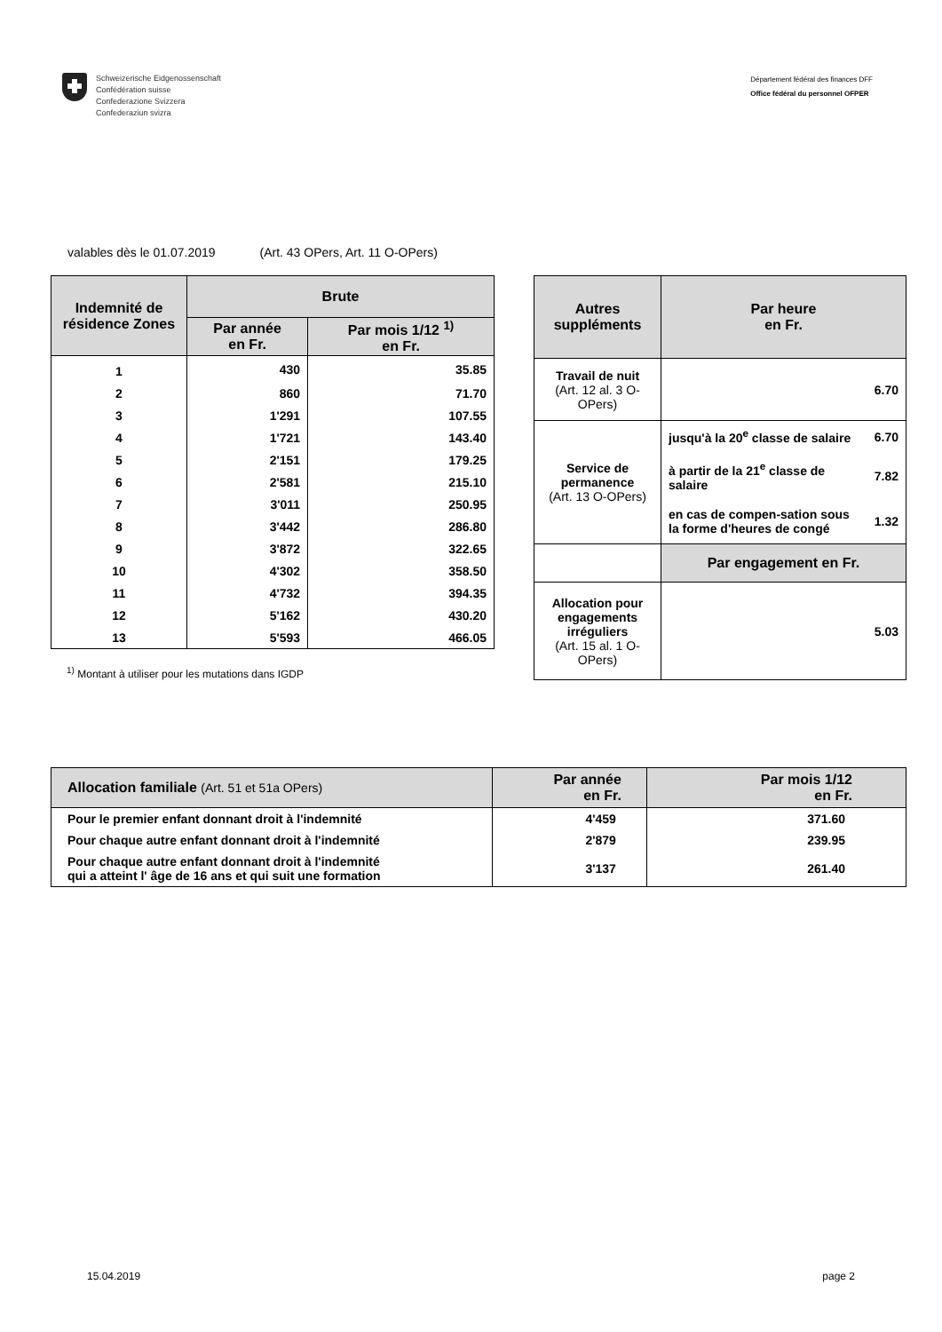Schweizerische Eidgenossenschaft
Confédération suisse
Confederazione Svizzera
Confederaziun svizra
Département fédéral des finances DFF
Office fédéral du personnel OFPER
valables dès le 01.07.2019 (Art. 43 OPers, Art. 11 O-OPers)
| Indemnité de résidence Zones | Brute | |
| --- | --- | --- |
| | Par année en Fr. | Par mois 1/12 <sup>1)</sup> en Fr. |
| 1 | 430 | 35.85 |
| 2 | 860 | 71.70 |
| 3 | 1'291 | 107.55 |
| 4 | 1'721 | 143.40 |
| 5 | 2'151 | 179.25 |
| 6 | 2'581 | 215.10 |
| 7 | 3'011 | 250.95 |
| 8 | 3'442 | 286.80 |
| 9 | 3'872 | 322.65 |
| 10 | 4'302 | 358.50 |
| 11 | 4'732 | 394.35 |
| 12 | 5'162 | 430.20 |
| 13 | 5'593 | 466.05 |
<sup>1)</sup> Montant à utiliser pour les mutations dans IGDP
| Autres suppléments | Par heure en Fr. | |
| --- | --- | --- |
| Travail de nuit (Art. 12 al. 3 O-OPers) | 6.70 | |
| Service de permanence (Art. 13 O-OPers) | jusqu'à la 20<sup>e</sup> classe de salaire | 6.70 |
| | à partir de la 21<sup>e</sup> classe de salaire | 7.82 |
| | en cas de compen-sation sous la forme d'heures de congé | 1.32 |
| | Par engagement en Fr. | |
| Allocation pour engagements irréguliers (Art. 15 al. 1 O-OPers) | 5.03 | |
| Allocation familiale (Art. 51 et 51a OPers) | Par année en Fr. | Par mois 1/12 en Fr. |
| --- | --- | --- |
| Pour le premier enfant donnant droit à l'indemnité | 4'459 | 371.60 |
| Pour chaque autre enfant donnant droit à l'indemnité | 2'879 | 239.95 |
| Pour chaque autre enfant donnant droit à l'indemnité qui a atteint l' âge de 16 ans et qui suit une formation | 3'137 | 261.40 |
15.04.2019 page 2